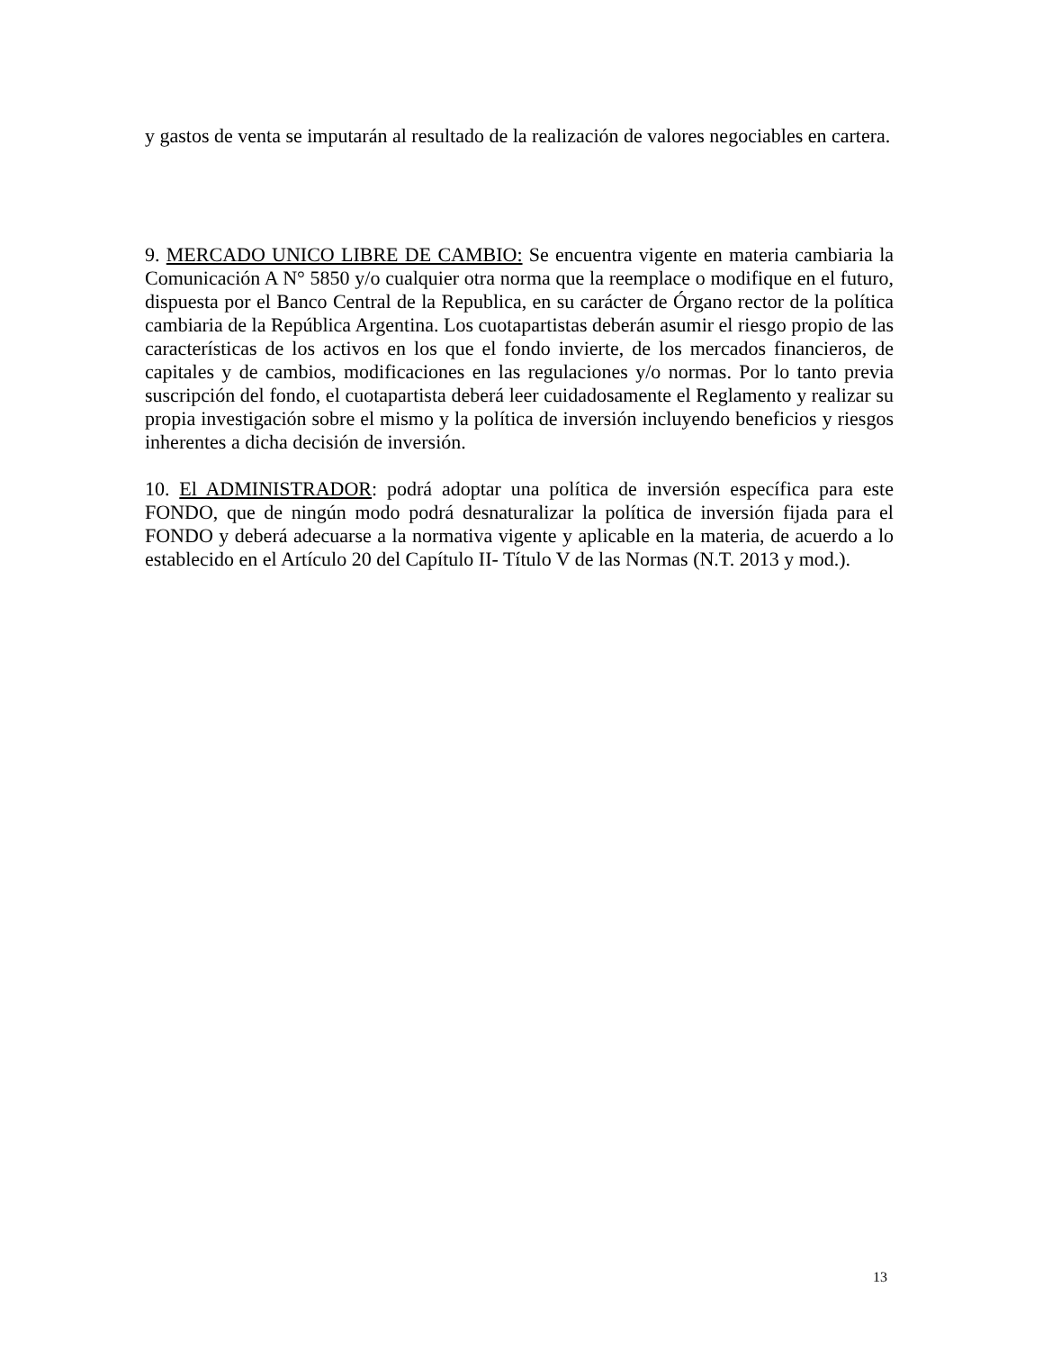y gastos de venta se imputarán al resultado de la realización de valores negociables en cartera.
9. MERCADO UNICO LIBRE DE CAMBIO: Se encuentra vigente en materia cambiaria la Comunicación A N° 5850 y/o cualquier otra norma que la reemplace o modifique en el futuro, dispuesta por el Banco Central de la Republica, en su carácter de Órgano rector de la política cambiaria de la República Argentina. Los cuotapartistas deberán asumir el riesgo propio de las características de los activos en los que el fondo invierte, de los mercados financieros, de capitales y de cambios, modificaciones en las regulaciones y/o normas. Por lo tanto previa suscripción del fondo, el cuotapartista deberá leer cuidadosamente el Reglamento y realizar su propia investigación sobre el mismo y la política de inversión incluyendo beneficios y riesgos inherentes a dicha decisión de inversión.
10. El ADMINISTRADOR: podrá adoptar una política de inversión específica para este FONDO, que de ningún modo podrá desnaturalizar la política de inversión fijada para el FONDO y deberá adecuarse a la normativa vigente y aplicable en la materia, de acuerdo a lo establecido en el Artículo 20 del Capítulo II- Título V de las Normas (N.T. 2013 y mod.).
13